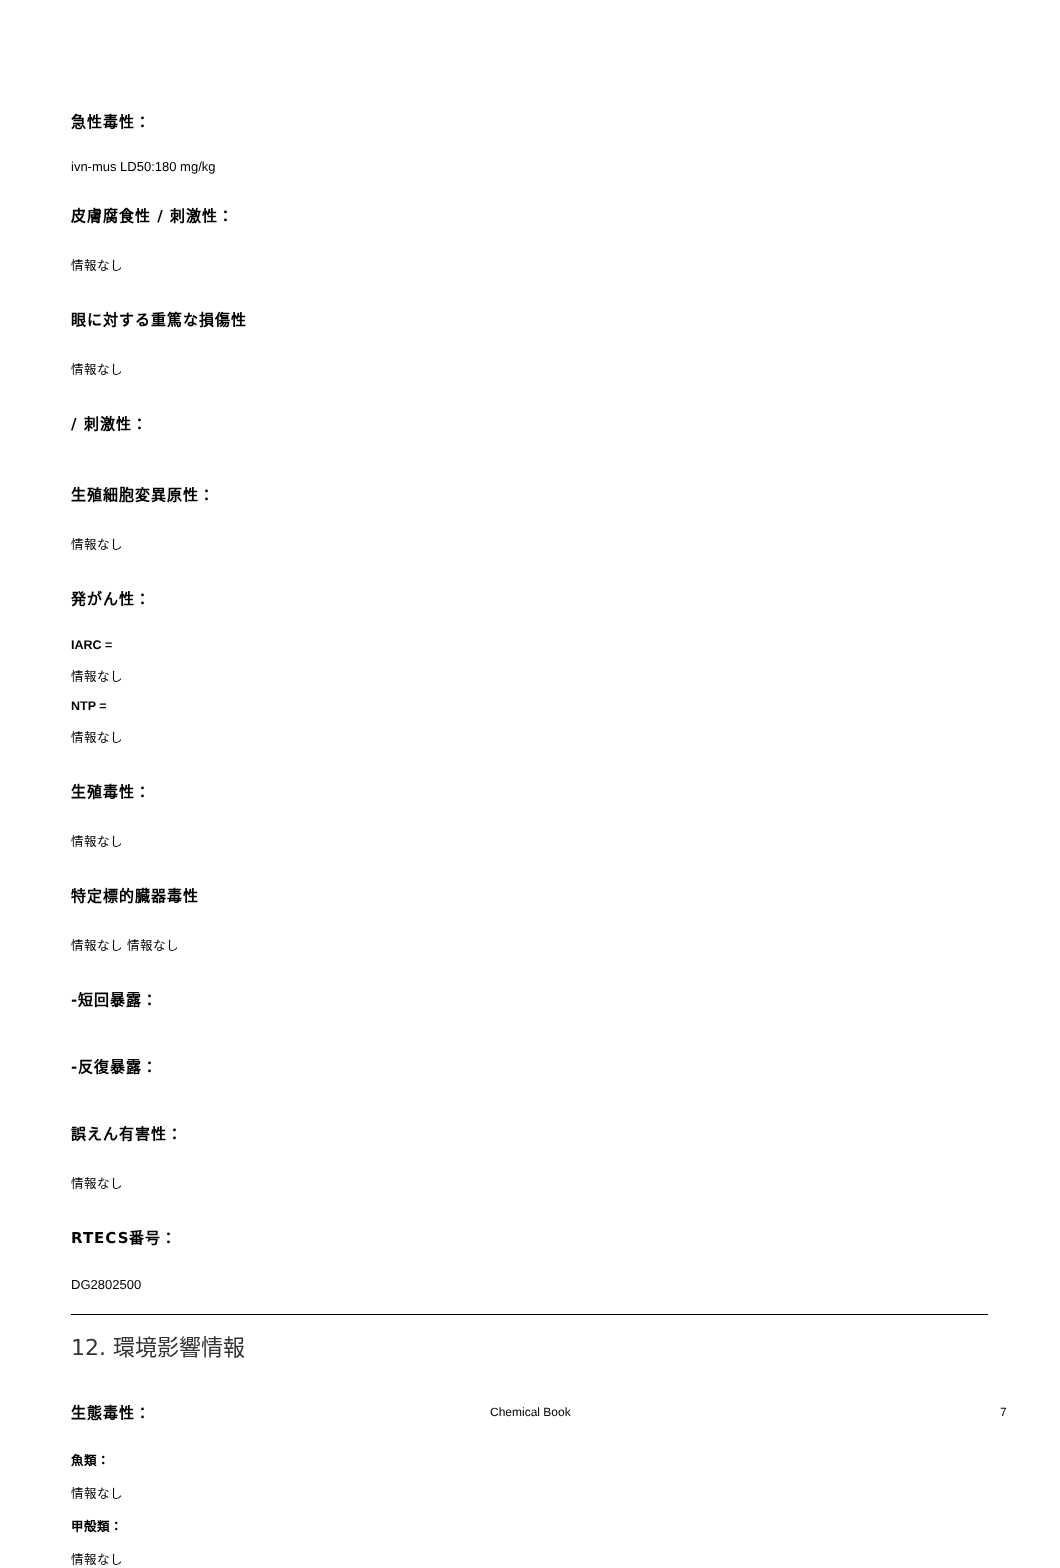急性毒性：
ivn-mus LD50:180 mg/kg
皮膚腐食性 / 刺激性：
情報なし
眼に対する重篤な損傷性
情報なし
/ 刺激性：
生殖細胞変異原性：
情報なし
発がん性：
IARC =
情報なし
NTP =
情報なし
生殖毒性：
情報なし
特定標的臓器毒性
情報なし 情報なし
-短回暴露：
-反復暴露：
誤えん有害性：
情報なし
RTECS番号：
DG2802500
12. 環境影響情報
生態毒性：
魚類：
情報なし
甲殻類：
情報なし
Chemical Book 7